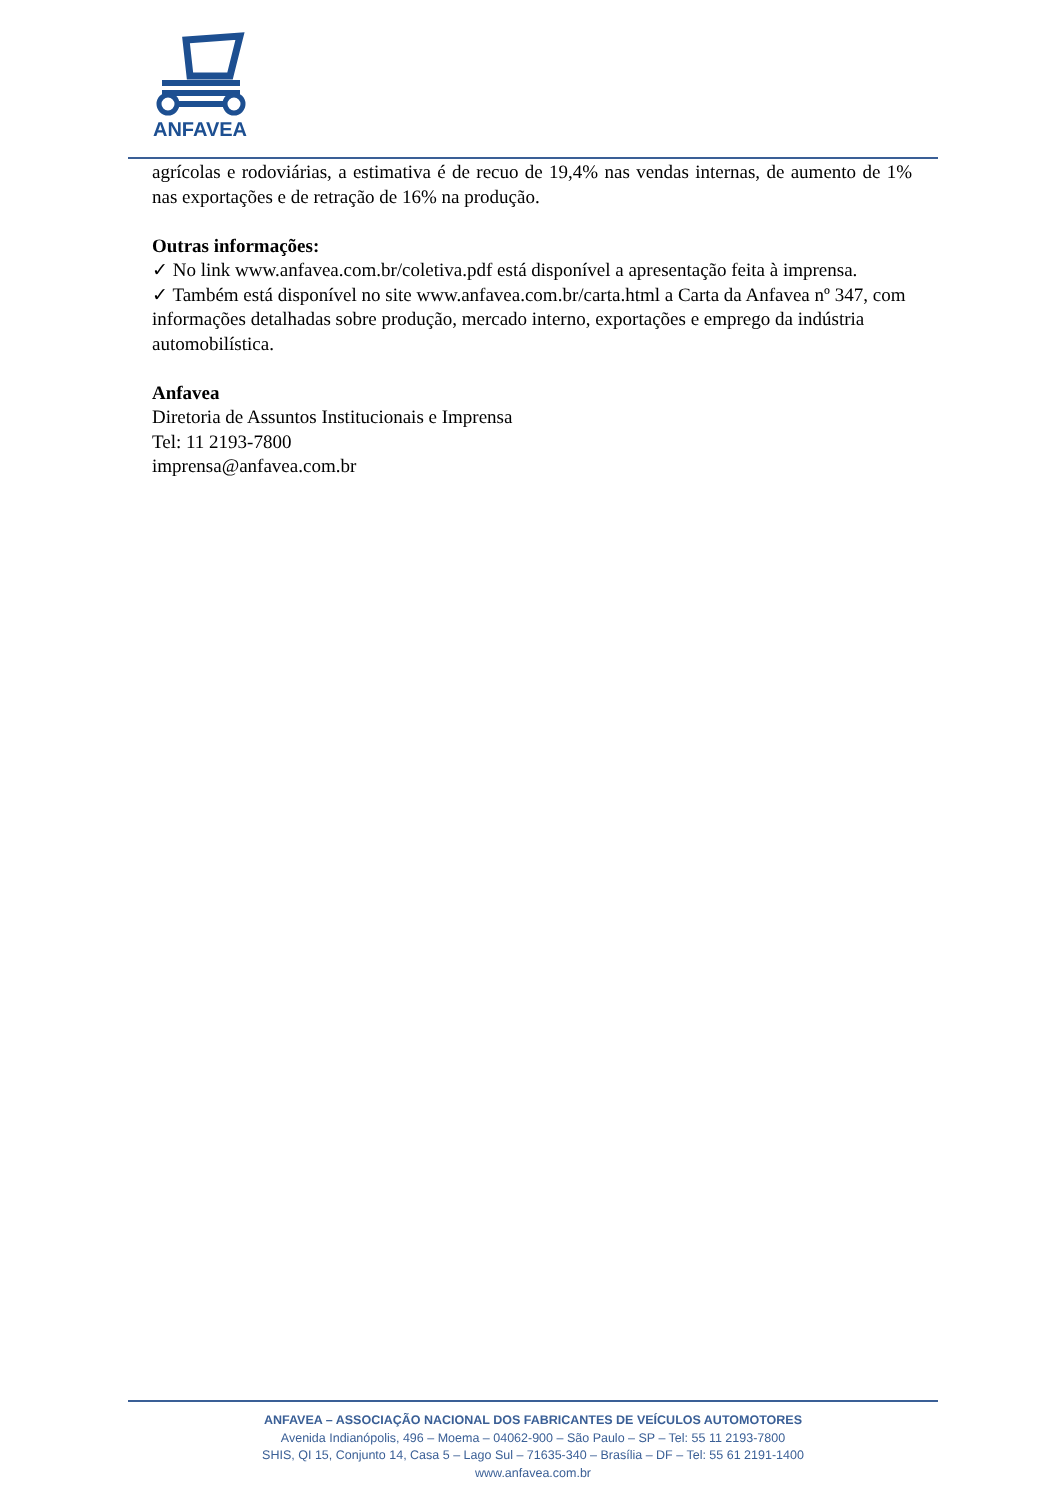ANFAVEA
agrícolas e rodoviárias, a estimativa é de recuo de 19,4% nas vendas internas, de aumento de 1% nas exportações e de retração de 16% na produção.
Outras informações:
✓ No link www.anfavea.com.br/coletiva.pdf está disponível a apresentação feita à imprensa.
✓ Também está disponível no site www.anfavea.com.br/carta.html a Carta da Anfavea nº 347, com informações detalhadas sobre produção, mercado interno, exportações e emprego da indústria automobilística.
Anfavea
Diretoria de Assuntos Institucionais e Imprensa
Tel: 11 2193-7800
imprensa@anfavea.com.br
ANFAVEA – ASSOCIAÇÃO NACIONAL DOS FABRICANTES DE VEÍCULOS AUTOMOTORES
Avenida Indianópolis, 496 – Moema – 04062-900 – São Paulo – SP – Tel: 55 11 2193-7800
SHIS, QI 15, Conjunto 14, Casa 5 – Lago Sul – 71635-340 – Brasília – DF – Tel: 55 61 2191-1400
www.anfavea.com.br